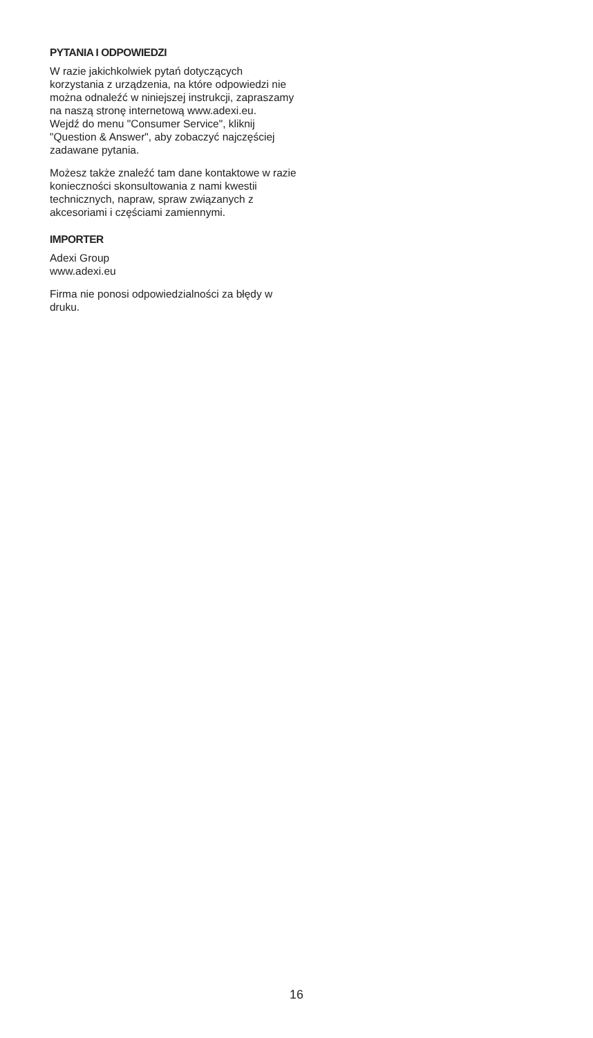PYTANIA I ODPOWIEDZI
W razie jakichkolwiek pytań dotyczących korzystania z urządzenia, na które odpowiedzi nie można odnaleźć w niniejszej instrukcji, zapraszamy na naszą stronę internetową www.adexi.eu.
Wejdź do menu "Consumer Service", kliknij "Question & Answer", aby zobaczyć najczęściej zadawane pytania.
Możesz także znaleźć tam dane kontaktowe w razie konieczności skonsultowania z nami kwestii technicznych, napraw, spraw związanych z akcesoriami i częściami zamiennymi.
IMPORTER
Adexi Group
www.adexi.eu
Firma nie ponosi odpowiedzialności za błędy w druku.
16